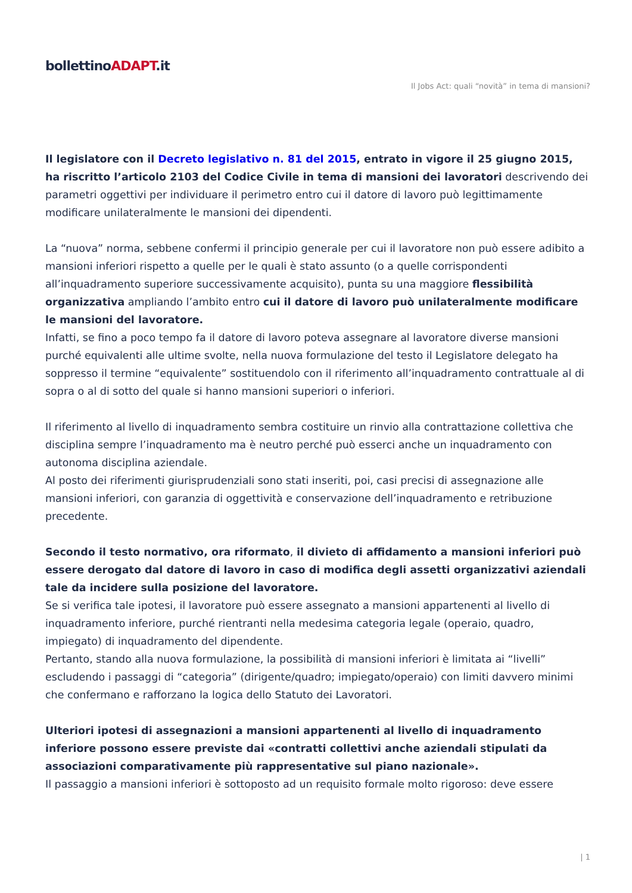bollettinoADAPT.it
Il Jobs Act: quali “novità” in tema di mansioni?
Il legislatore con il Decreto legislativo n. 81 del 2015, entrato in vigore il 25 giugno 2015, ha riscritto l’articolo 2103 del Codice Civile in tema di mansioni dei lavoratori descrivendo dei parametri oggettivi per individuare il perimetro entro cui il datore di lavoro può legittimamente modificare unilateralmente le mansioni dei dipendenti.
La “nuova” norma, sebbene confermi il principio generale per cui il lavoratore non può essere adibito a mansioni inferiori rispetto a quelle per le quali è stato assunto (o a quelle corrispondenti all’inquadramento superiore successivamente acquisito), punta su una maggiore flessibilità organizzativa ampliando l’ambito entro cui il datore di lavoro può unilateralmente modificare le mansioni del lavoratore.
Infatti, se fino a poco tempo fa il datore di lavoro poteva assegnare al lavoratore diverse mansioni purché equivalenti alle ultime svolte, nella nuova formulazione del testo il Legislatore delegato ha soppresso il termine “equivalente” sostituendolo con il riferimento all’inquadramento contrattuale al di sopra o al di sotto del quale si hanno mansioni superiori o inferiori.
Il riferimento al livello di inquadramento sembra costituire un rinvio alla contrattazione collettiva che disciplina sempre l’inquadramento ma è neutro perché può esserci anche un inquadramento con autonoma disciplina aziendale.
Al posto dei riferimenti giurisprudenziali sono stati inseriti, poi, casi precisi di assegnazione alle mansioni inferiori, con garanzia di oggettività e conservazione dell’inquadramento e retribuzione precedente.
Secondo il testo normativo, ora riformato, il divieto di affidamento a mansioni inferiori può essere derogato dal datore di lavoro in caso di modifica degli assetti organizzativi aziendali tale da incidere sulla posizione del lavoratore.
Se si verifica tale ipotesi, il lavoratore può essere assegnato a mansioni appartenenti al livello di inquadramento inferiore, purché rientranti nella medesima categoria legale (operaio, quadro, impiegato) di inquadramento del dipendente.
Pertanto, stando alla nuova formulazione, la possibilità di mansioni inferiori è limitata ai “livelli” escludendo i passaggi di “categoria” (dirigente/quadro; impiegato/operaio) con limiti davvero minimi che confermano e rafforzano la logica dello Statuto dei Lavoratori.
Ulteriori ipotesi di assegnazioni a mansioni appartenenti al livello di inquadramento inferiore possono essere previste dai «contratti collettivi anche aziendali stipulati da associazioni comparativamente più rappresentative sul piano nazionale».
Il passaggio a mansioni inferiori è sottoposto ad un requisito formale molto rigoroso: deve essere
| 1